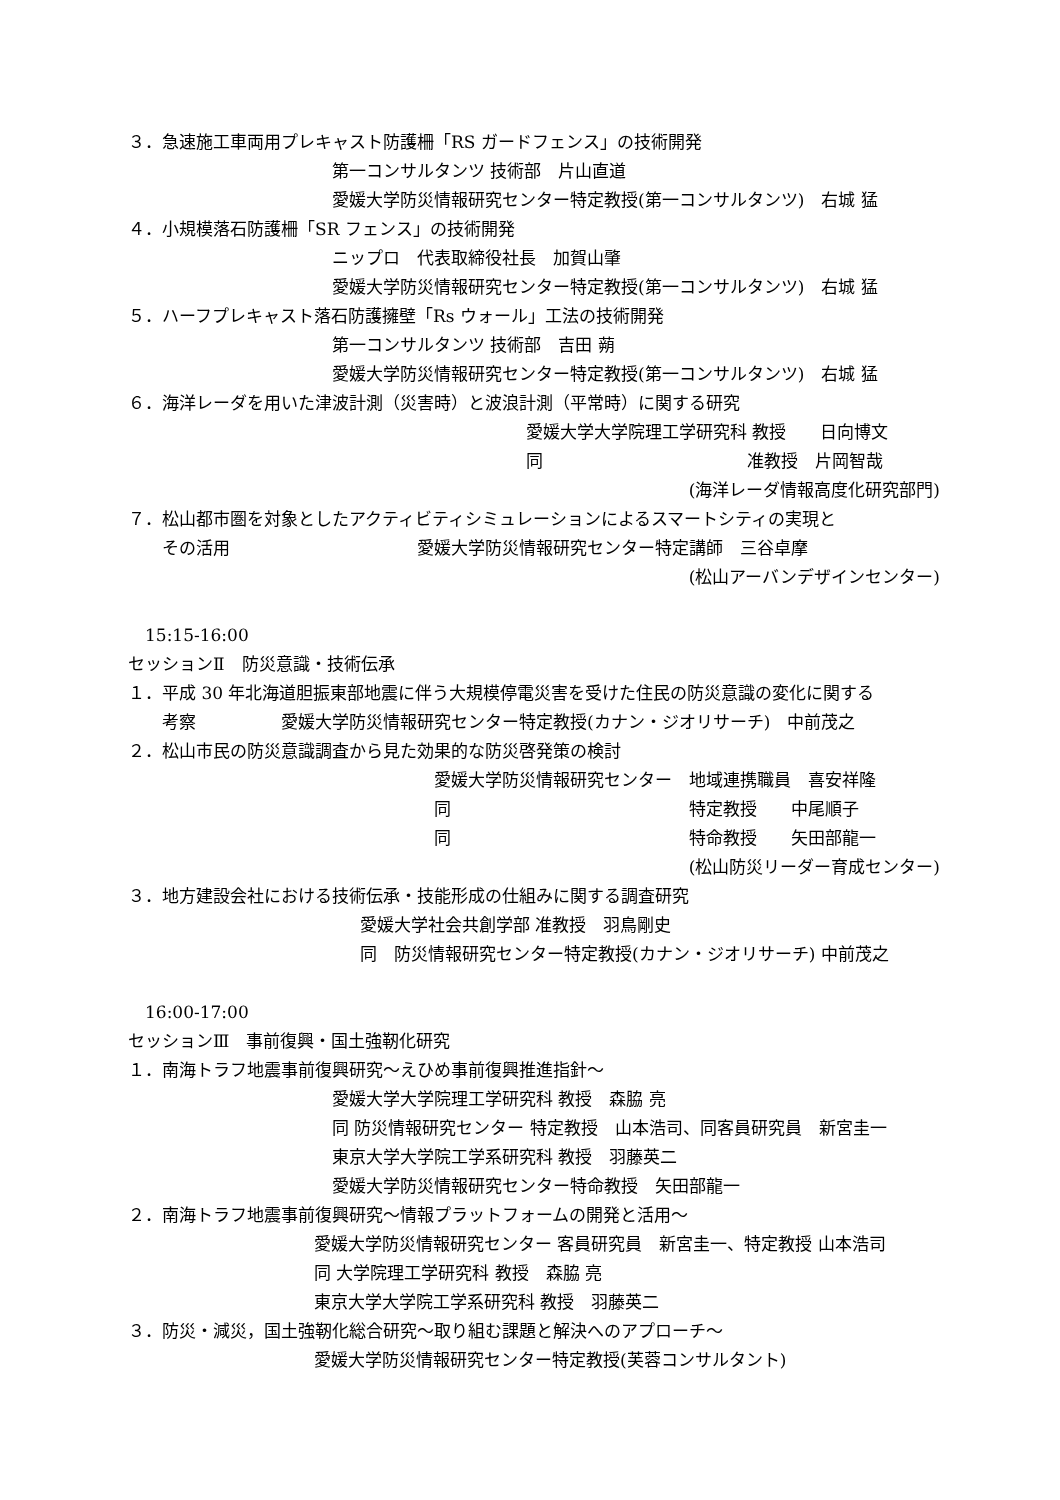３．急速施工車両用プレキャスト防護柵「RS ガードフェンス」の技術開発
第一コンサルタンツ 技術部　片山直道
愛媛大学防災情報研究センター特定教授(第一コンサルタンツ)　右城 猛
４．小規模落石防護柵「SR フェンス」の技術開発
ニップロ　代表取締役社長　加賀山肇
愛媛大学防災情報研究センター特定教授(第一コンサルタンツ)　右城 猛
５．ハーフプレキャスト落石防護擁壁「Rs ウォール」工法の技術開発
第一コンサルタンツ 技術部　吉田 蒴
愛媛大学防災情報研究センター特定教授(第一コンサルタンツ)　右城 猛
６．海洋レーダを用いた津波計測（災害時）と波浪計測（平常時）に関する研究
愛媛大学大学院理工学研究科 教授　　日向博文
同　　　　　　　　　　　　准教授　片岡智哉
(海洋レーダ情報高度化研究部門)
７．松山都市圏を対象としたアクティビティシミュレーションによるスマートシティの実現と
　　その活用　　　　　　　　　　　愛媛大学防災情報研究センター特定講師　三谷卓摩
(松山アーバンデザインセンター)
　15:15-16:00
セッションⅡ　防災意識・技術伝承
１．平成 30 年北海道胆振東部地震に伴う大規模停電災害を受けた住民の防災意識の変化に関する
　　考察　　　　　愛媛大学防災情報研究センター特定教授(カナン・ジオリサーチ)　中前茂之
２．松山市民の防災意識調査から見た効果的な防災啓発策の検討
愛媛大学防災情報研究センター　地域連携職員　喜安祥隆
同　　　　　　　　　　　　　　特定教授　　中尾順子
同　　　　　　　　　　　　　　特命教授　　矢田部龍一
(松山防災リーダー育成センター)
３．地方建設会社における技術伝承・技能形成の仕組みに関する調査研究
愛媛大学社会共創学部 准教授　羽鳥剛史
同　防災情報研究センター特定教授(カナン・ジオリサーチ) 中前茂之
　16:00-17:00
セッションⅢ　事前復興・国土強靭化研究
１．南海トラフ地震事前復興研究～えひめ事前復興推進指針～
愛媛大学大学院理工学研究科 教授　森脇 亮
同 防災情報研究センター 特定教授　山本浩司、同客員研究員　新宮圭一
東京大学大学院工学系研究科 教授　羽藤英二
愛媛大学防災情報研究センター特命教授　矢田部龍一
２．南海トラフ地震事前復興研究～情報プラットフォームの開発と活用～
愛媛大学防災情報研究センター 客員研究員　新宮圭一、特定教授 山本浩司
同 大学院理工学研究科 教授　森脇 亮
東京大学大学院工学系研究科 教授　羽藤英二
３．防災・減災，国土強靭化総合研究～取り組む課題と解決へのアプローチ～
愛媛大学防災情報研究センター特定教授(芙蓉コンサルタント)